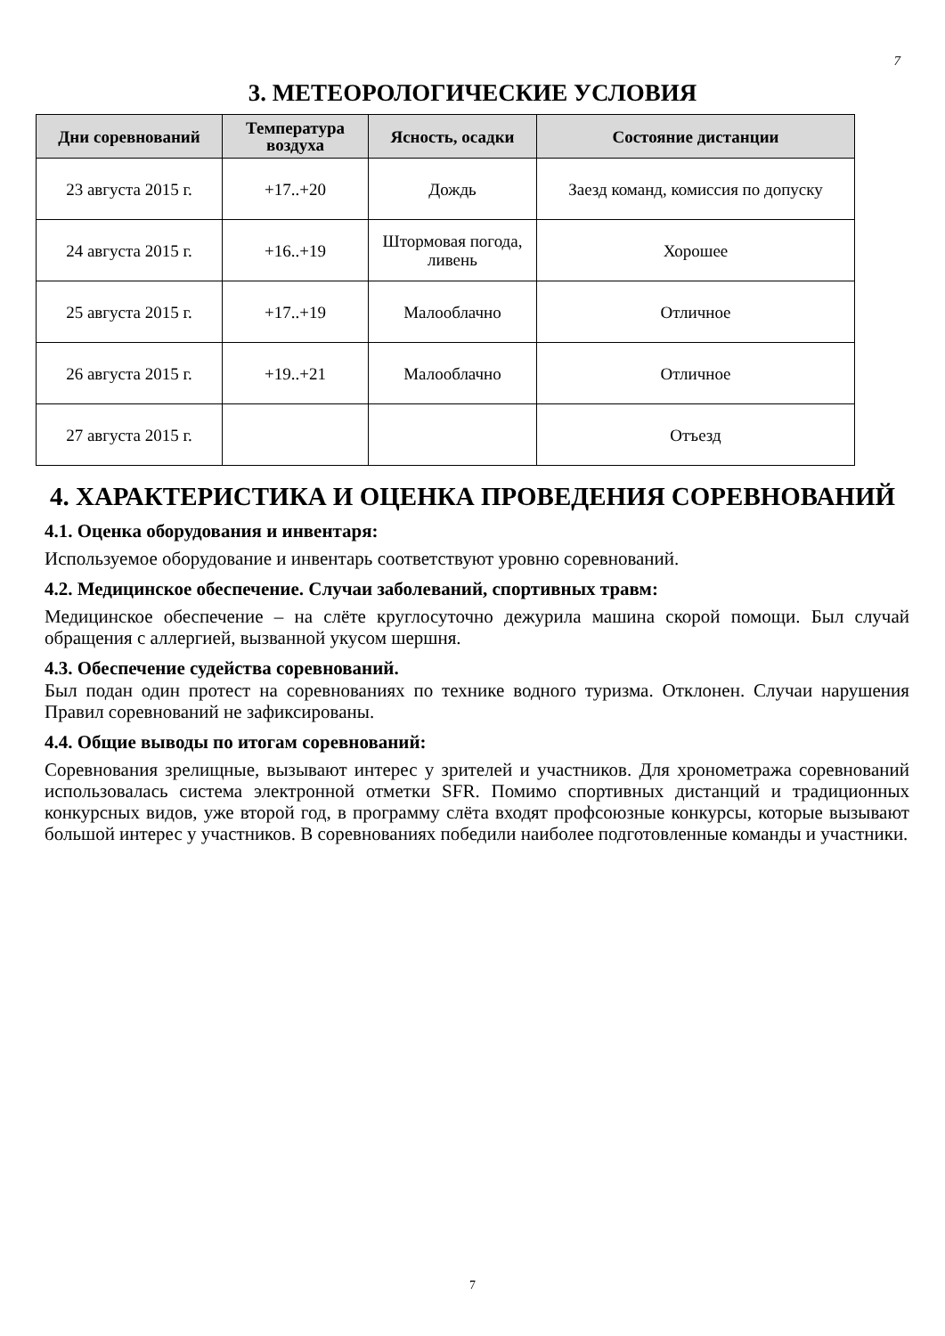7
3. МЕТЕОРОЛОГИЧЕСКИЕ УСЛОВИЯ
| Дни соревнований | Температура воздуха | Ясность, осадки | Состояние дистанции |
| --- | --- | --- | --- |
| 23 августа 2015 г. | +17..+20 | Дождь | Заезд команд, комиссия по допуску |
| 24 августа 2015 г. | +16..+19 | Штормовая погода, ливень | Хорошее |
| 25 августа 2015 г. | +17..+19 | Малооблачно | Отличное |
| 26 августа 2015 г. | +19..+21 | Малооблачно | Отличное |
| 27 августа 2015 г. | | | Отъезд |
4. ХАРАКТЕРИСТИКА И ОЦЕНКА ПРОВЕДЕНИЯ СОРЕВНОВАНИЙ
4.1. Оценка оборудования и инвентаря:
Используемое оборудование и инвентарь соответствуют уровню соревнований.
4.2. Медицинское обеспечение. Случаи заболеваний, спортивных травм:
Медицинское обеспечение – на слёте круглосуточно дежурила машина скорой помощи. Был случай обращения с аллергией, вызванной укусом шершня.
4.3. Обеспечение судейства соревнований.
Был подан один протест на соревнованиях по технике водного туризма. Отклонен. Случаи нарушения Правил соревнований не зафиксированы.
4.4. Общие выводы по итогам соревнований:
Соревнования зрелищные, вызывают интерес у зрителей и участников. Для хронометража соревнований использовалась система электронной отметки SFR. Помимо спортивных дистанций и традиционных конкурсных видов, уже второй год, в программу слёта входят профсоюзные конкурсы, которые вызывают большой интерес у участников. В соревнованиях победили наиболее подготовленные команды и участники.
7